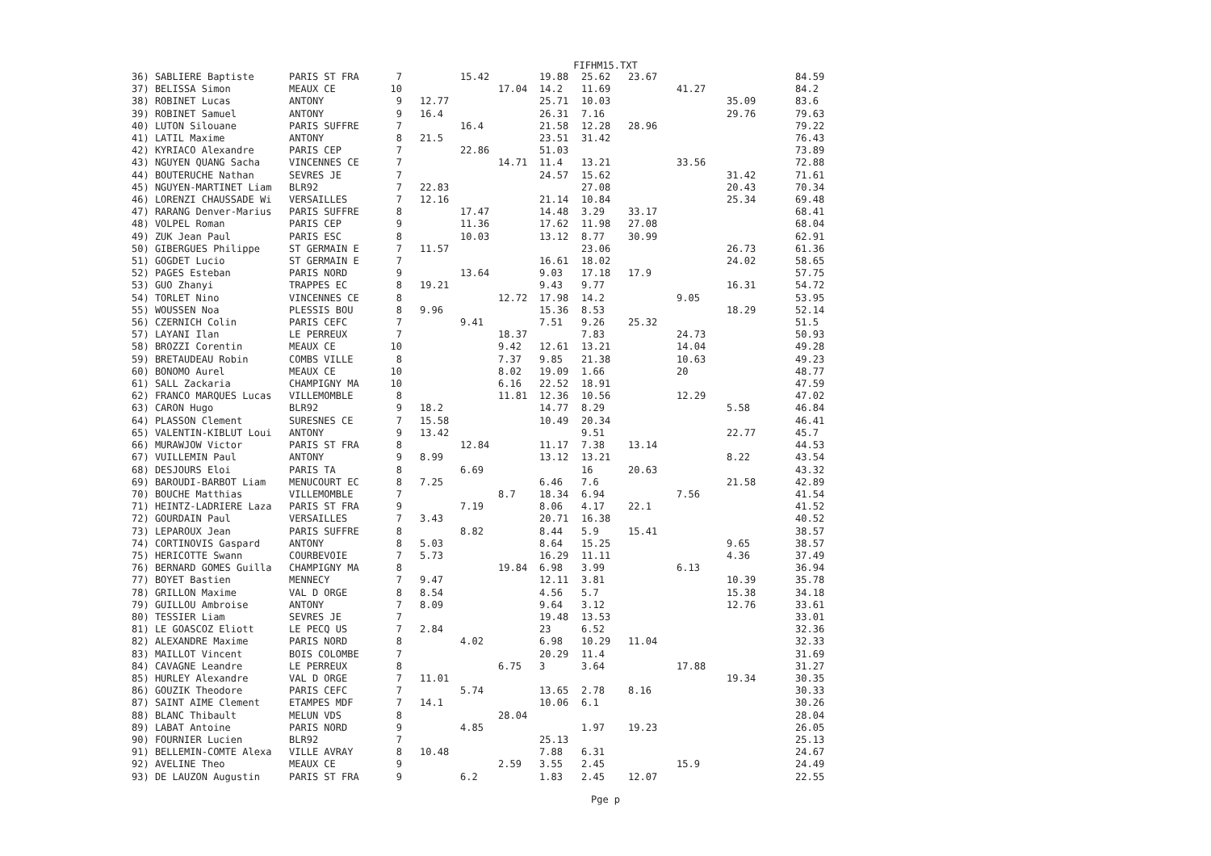FIFHM15.TXT
| 36) SABLIERE Baptiste | PARIS ST FRA | 7 | | 15.42 | | 19.88 | 25.62 | 23.67 | | | 84.59 |
| 37) BELISSA Simon | MEAUX CE | 10 | | | 17.04 | 14.2 | 11.69 | | 41.27 | | 84.2 |
| 38) ROBINET Lucas | ANTONY | 9 | 12.77 | | | 25.71 | 10.03 | | | 35.09 | 83.6 |
| 39) ROBINET Samuel | ANTONY | 9 | 16.4 | | | 26.31 | 7.16 | | | 29.76 | 79.63 |
| 40) LUTON Silouane | PARIS SUFFRE | 7 | | 16.4 | | 21.58 | 12.28 | 28.96 | | | 79.22 |
| 41) LATIL Maxime | ANTONY | 8 | 21.5 | | | 23.51 | 31.42 | | | | 76.43 |
| 42) KYRIACO Alexandre | PARIS CEP | 7 | | 22.86 | | 51.03 | | | | | 73.89 |
| 43) NGUYEN QUANG Sacha | VINCENNES CE | 7 | | | 14.71 | 11.4 | 13.21 | | 33.56 | | 72.88 |
| 44) BOUTERUCHE Nathan | SEVRES JE | 7 | | | | 24.57 | 15.62 | | | 31.42 | 71.61 |
| 45) NGUYEN-MARTINET Liam | BLR92 | 7 | 22.83 | | | | 27.08 | | | 20.43 | 70.34 |
| 46) LORENZI CHAUSSADE Wi | VERSAILLES | 7 | 12.16 | | | 21.14 | 10.84 | | | 25.34 | 69.48 |
| 47) RARANG Denver-Marius | PARIS SUFFRE | 8 | | 17.47 | | 14.48 | 3.29 | 33.17 | | | 68.41 |
| 48) VOLPEL Roman | PARIS CEP | 9 | | 11.36 | | 17.62 | 11.98 | 27.08 | | | 68.04 |
| 49) ZUK Jean Paul | PARIS ESC | 8 | | 10.03 | | 13.12 | 8.77 | 30.99 | | | 62.91 |
| 50) GIBERGUES Philippe | ST GERMAIN E | 7 | 11.57 | | | | 23.06 | | | 26.73 | 61.36 |
| 51) GOGDET Lucio | ST GERMAIN E | 7 | | | | 16.61 | 18.02 | | | 24.02 | 58.65 |
| 52) PAGES Esteban | PARIS NORD | 9 | | 13.64 | | 9.03 | 17.18 | 17.9 | | | 57.75 |
| 53) GUO Zhanyi | TRAPPES EC | 8 | 19.21 | | | 9.43 | 9.77 | | | 16.31 | 54.72 |
| 54) TORLET Nino | VINCENNES CE | 8 | | | 12.72 | 17.98 | 14.2 | | 9.05 | | 53.95 |
| 55) WOUSSEN Noa | PLESSIS BOU | 8 | 9.96 | | | 15.36 | 8.53 | | | 18.29 | 52.14 |
| 56) CZERNICH Colin | PARIS CEFC | 7 | | 9.41 | | 7.51 | 9.26 | 25.32 | | | 51.5 |
| 57) LAYANI Ilan | LE PERREUX | 7 | | | 18.37 | | 7.83 | | 24.73 | | 50.93 |
| 58) BROZZI Corentin | MEAUX CE | 10 | | | 9.42 | 12.61 | 13.21 | | 14.04 | | 49.28 |
| 59) BRETAUDEAU Robin | COMBS VILLE | 8 | | | 7.37 | 9.85 | 21.38 | | 10.63 | | 49.23 |
| 60) BONOMO Aurel | MEAUX CE | 10 | | | 8.02 | 19.09 | 1.66 | | 20 | | 48.77 |
| 61) SALL Zackaria | CHAMPIGNY MA | 10 | | | 6.16 | 22.52 | 18.91 | | | | 47.59 |
| 62) FRANCO MARQUES Lucas | VILLEMOMBLE | 8 | | | 11.81 | 12.36 | 10.56 | | 12.29 | | 47.02 |
| 63) CARON Hugo | BLR92 | 9 | 18.2 | | | 14.77 | 8.29 | | | 5.58 | 46.84 |
| 64) PLASSON Clement | SURESNES CE | 7 | 15.58 | | | 10.49 | 20.34 | | | | 46.41 |
| 65) VALENTIN-KIBLUT Loui | ANTONY | 9 | 13.42 | | | | 9.51 | | | 22.77 | 45.7 |
| 66) MURAWJOW Victor | PARIS ST FRA | 8 | | 12.84 | | 11.17 | 7.38 | 13.14 | | | 44.53 |
| 67) VUILLEMIN Paul | ANTONY | 9 | 8.99 | | | 13.12 | 13.21 | | | 8.22 | 43.54 |
| 68) DESJOURS Eloi | PARIS TA | 8 | | 6.69 | | | 16 | 20.63 | | | 43.32 |
| 69) BAROUDI-BARBOT Liam | MENUCOURT EC | 8 | 7.25 | | | 6.46 | 7.6 | | | 21.58 | 42.89 |
| 70) BOUCHE Matthias | VILLEMOMBLE | 7 | | | 8.7 | 18.34 | 6.94 | | 7.56 | | 41.54 |
| 71) HEINTZ-LADRIERE Laza | PARIS ST FRA | 9 | | 7.19 | | 8.06 | 4.17 | 22.1 | | | 41.52 |
| 72) GOURDAIN Paul | VERSAILLES | 7 | 3.43 | | | 20.71 | 16.38 | | | | 40.52 |
| 73) LEPAROUX Jean | PARIS SUFFRE | 8 | | 8.82 | | 8.44 | 5.9 | 15.41 | | | 38.57 |
| 74) CORTINOVIS Gaspard | ANTONY | 8 | 5.03 | | | 8.64 | 15.25 | | | 9.65 | 38.57 |
| 75) HERICOTTE Swann | COURBEVOIE | 7 | 5.73 | | | 16.29 | 11.11 | | | 4.36 | 37.49 |
| 76) BERNARD GOMES Guilla | CHAMPIGNY MA | 8 | | | 19.84 | 6.98 | 3.99 | | 6.13 | | 36.94 |
| 77) BOYET Bastien | MENNECY | 7 | 9.47 | | | 12.11 | 3.81 | | | 10.39 | 35.78 |
| 78) GRILLON Maxime | VAL D ORGE | 8 | 8.54 | | | 4.56 | 5.7 | | | 15.38 | 34.18 |
| 79) GUILLOU Ambroise | ANTONY | 7 | 8.09 | | | 9.64 | 3.12 | | | 12.76 | 33.61 |
| 80) TESSIER Liam | SEVRES JE | 7 | | | | 19.48 | 13.53 | | | | 33.01 |
| 81) LE GOASCOZ Eliott | LE PECQ US | 7 | 2.84 | | | 23 | 6.52 | | | | 32.36 |
| 82) ALEXANDRE Maxime | PARIS NORD | 8 | | 4.02 | | 6.98 | 10.29 | 11.04 | | | 32.33 |
| 83) MAILLOT Vincent | BOIS COLOMBE | 7 | | | | 20.29 | 11.4 | | | | 31.69 |
| 84) CAVAGNE Leandre | LE PERREUX | 8 | | | 6.75 | 3 | 3.64 | | 17.88 | | 31.27 |
| 85) HURLEY Alexandre | VAL D ORGE | 7 | 11.01 | | | | | | | 19.34 | 30.35 |
| 86) GOUZIK Theodore | PARIS CEFC | 7 | | 5.74 | | 13.65 | 2.78 | 8.16 | | | 30.33 |
| 87) SAINT AIME Clement | ETAMPES MDF | 7 | 14.1 | | | 10.06 | 6.1 | | | | 30.26 |
| 88) BLANC Thibault | MELUN VDS | 8 | | | 28.04 | | | | | | 28.04 |
| 89) LABAT Antoine | PARIS NORD | 9 | | 4.85 | | | 1.97 | 19.23 | | | 26.05 |
| 90) FOURNIER Lucien | BLR92 | 7 | | | | 25.13 | | | | | 25.13 |
| 91) BELLEMIN-COMTE Alexa | VILLE AVRAY | 8 | 10.48 | | | 7.88 | 6.31 | | | | 24.67 |
| 92) AVELINE Theo | MEAUX CE | 9 | | | 2.59 | 3.55 | 2.45 | | 15.9 | | 24.49 |
| 93) DE LAUZON Augustin | PARIS ST FRA | 9 | | 6.2 | | 1.83 | 2.45 | 12.07 | | | 22.55 |
Pge p